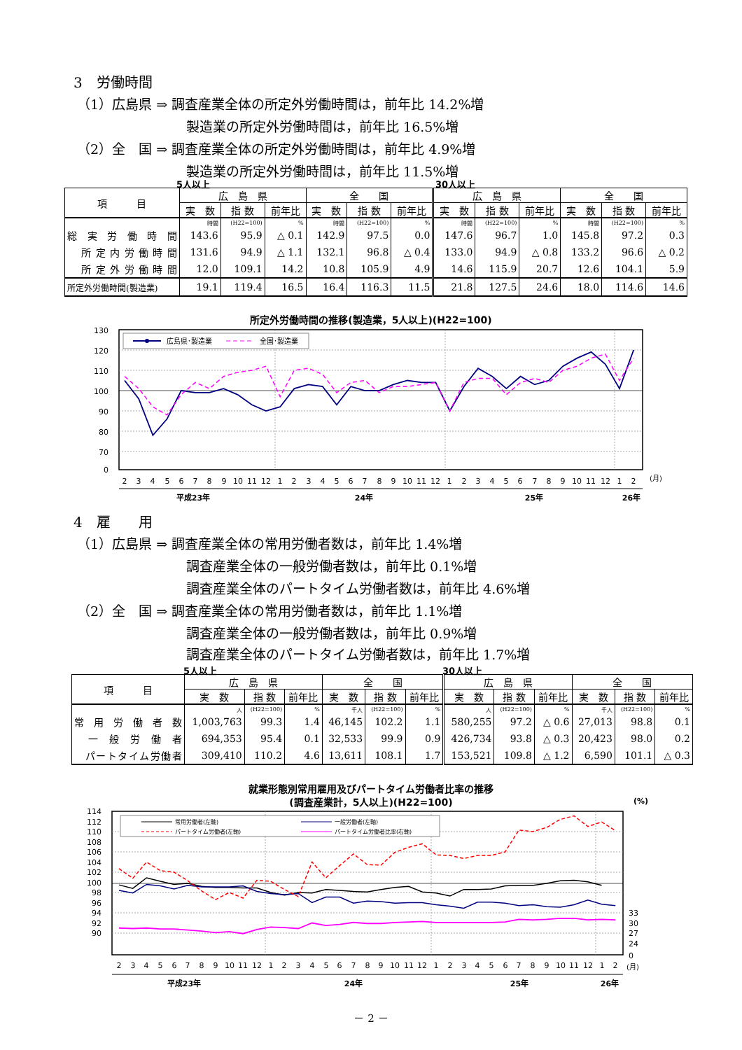3　労働時間
（1）広島県 ⇒ 調査産業全体の所定外労働時間は，前年比 14.2%増
製造業の所定外労働時間は，前年比 16.5%増
（2）全　国 ⇒ 調査産業全体の所定外労働時間は，前年比 4.9%増
製造業の所定外労働時間は，前年比 11.5%増
5人以上 30人以上
| 項 目 | 広 島 県 | | | 全 国 | | | 広 島 県 | | | 全 国 | | |
| --- | --- | --- | --- | --- | --- | --- | --- | --- | --- | --- | --- | --- |
| | 実 数 | 指 数 | 前年比 | 実 数 | 指 数 | 前年比 | 実 数 | 指 数 | 前年比 | 実 数 | 指 数 | 前年比 |
| | 時間 | (H22=100) | % | 時間 | (H22=100) | % | 時間 | (H22=100) | % | 時間 | (H22=100) | % |
| 総 実 労 働 時 間 | 143.6 | 95.9 | △ 0.1 | 142.9 | 97.5 | 0.0 | 147.6 | 96.7 | 1.0 | 145.8 | 97.2 | 0.3 |
| 所定内労働時間 | 131.6 | 94.9 | △ 1.1 | 132.1 | 96.8 | △ 0.4 | 133.0 | 94.9 | △ 0.8 | 133.2 | 96.6 | △ 0.2 |
| 所定外労働時間 | 12.0 | 109.1 | 14.2 | 10.8 | 105.9 | 4.9 | 14.6 | 115.9 | 20.7 | 12.6 | 104.1 | 5.9 |
| 所定外労働時間(製造業) | 19.1 | 119.4 | 16.5 | 16.4 | 116.3 | 11.5 | 21.8 | 127.5 | 24.6 | 18.0 | 114.6 | 14.6 |
所定外労働時間の推移(製造業，5人以上)(H22=100)
130
120
110
100
90
80
70
0
広島県･製造業
全国･製造業
2
3
4
5
6
7
8
9
10
11
12
1
2
3
4
5
6
7
8
9
10
11
12
1
2
3
4
5
6
7
8
9
10
11
12
1
2
(月)
平成23年
24年
25年
26年
4　雇　　用
（1）広島県 ⇒ 調査産業全体の常用労働者数は，前年比 1.4%増
調査産業全体の一般労働者数は，前年比 0.1%増
調査産業全体のパートタイム労働者数は，前年比 4.6%増
（2）全　国 ⇒ 調査産業全体の常用労働者数は，前年比 1.1%増
調査産業全体の一般労働者数は，前年比 0.9%増
調査産業全体のパートタイム労働者数は，前年比 1.7%増
5人以上 30人以上
| 項 目 | 広 島 県 | | | 全 国 | | | 広 島 県 | | | 全 国 | | |
| --- | --- | --- | --- | --- | --- | --- | --- | --- | --- | --- | --- | --- |
| | 実 数 | 指 数 | 前年比 | 実 数 | 指 数 | 前年比 | 実 数 | 指 数 | 前年比 | 実 数 | 指 数 | 前年比 |
| | 人 | (H22=100) | % | 千人 | (H22=100) | % | 人 | (H22=100) | % | 千人 | (H22=100) | % |
| 常 用 労 働 者 数 | 1,003,763 | 99.3 | 1.4 | 46,145 | 102.2 | 1.1 | 580,255 | 97.2 | △ 0.6 | 27,013 | 98.8 | 0.1 |
| 一 般 労 働 者 | 694,353 | 95.4 | 0.1 | 32,533 | 99.9 | 0.9 | 426,734 | 93.8 | △ 0.3 | 20,423 | 98.0 | 0.2 |
| パートタイム労働者 | 309,410 | 110.2 | 4.6 | 13,611 | 108.1 | 1.7 | 153,521 | 109.8 | △ 1.2 | 6,590 | 101.1 | △ 0.3 |
就業形態別常用雇用及びパートタイム労働者比率の推移
(調査産業計，5人以上)(H22=100)
(%)
114
112
110
108
106
104
102
100
98
96
94
92
90
33
30
27
24
0
常用労働者(左軸)
一般労働者(左軸)
パートタイム労働者(左軸)
パートタイム労働者比率(右軸)
2
3
4
5
6
7
8
9
10
11
12
1
2
3
4
5
6
7
8
9
10
11
12
1
2
3
4
5
6
7
8
9
10
11
12
1
2
(月)
平成23年
24年
25年
26年
－ 2 －